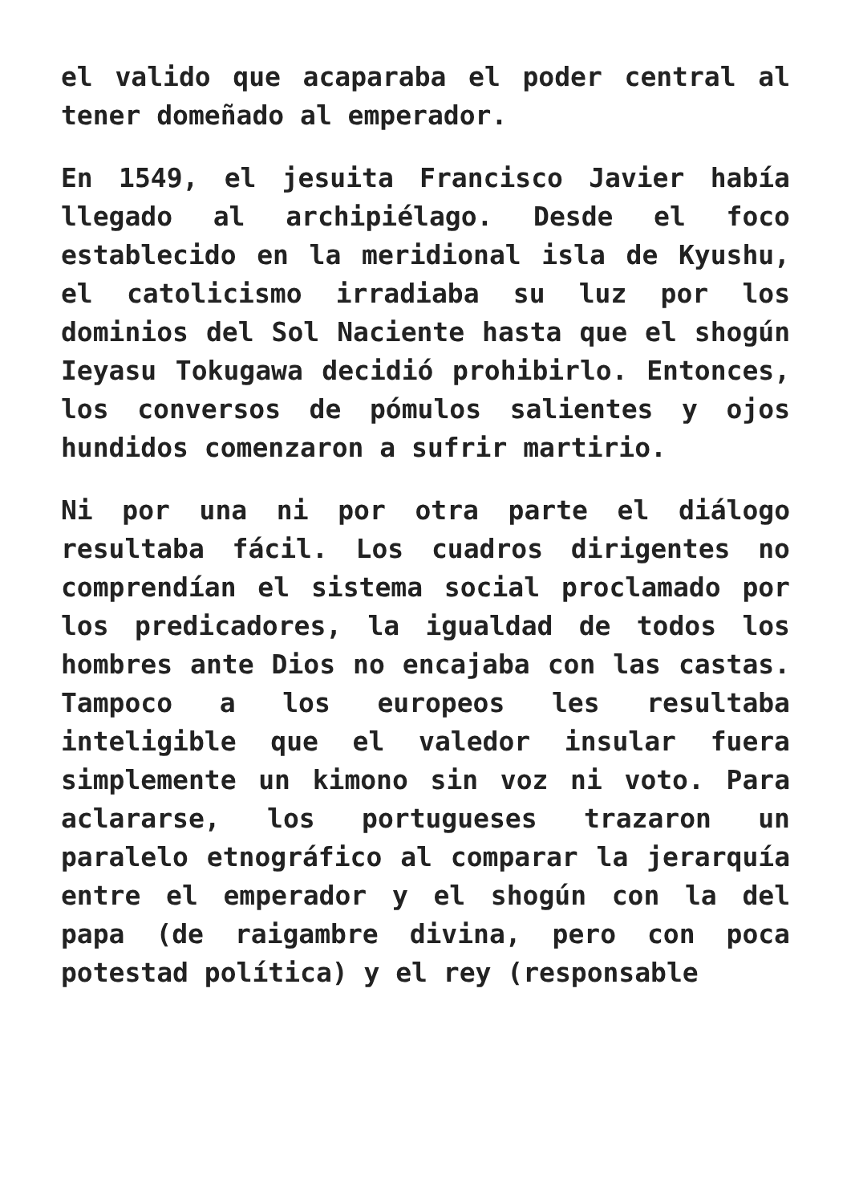el valido que acaparaba el poder central al tener domeñado al emperador.
En 1549, el jesuita Francisco Javier había llegado al archipiélago. Desde el foco establecido en la meridional isla de Kyushu, el catolicismo irradiaba su luz por los dominios del Sol Naciente hasta que el shogún Ieyasu Tokugawa decidió prohibirlo. Entonces, los conversos de pómulos salientes y ojos hundidos comenzaron a sufrir martirio.
Ni por una ni por otra parte el diálogo resultaba fácil. Los cuadros dirigentes no comprendían el sistema social proclamado por los predicadores, la igualdad de todos los hombres ante Dios no encajaba con las castas. Tampoco a los europeos les resultaba inteligible que el valedor insular fuera simplemente un kimono sin voz ni voto. Para aclararse, los portugueses trazaron un paralelo etnográfico al comparar la jerarquía entre el emperador y el shogún con la del papa (de raigambre divina, pero con poca potestad política) y el rey (responsable